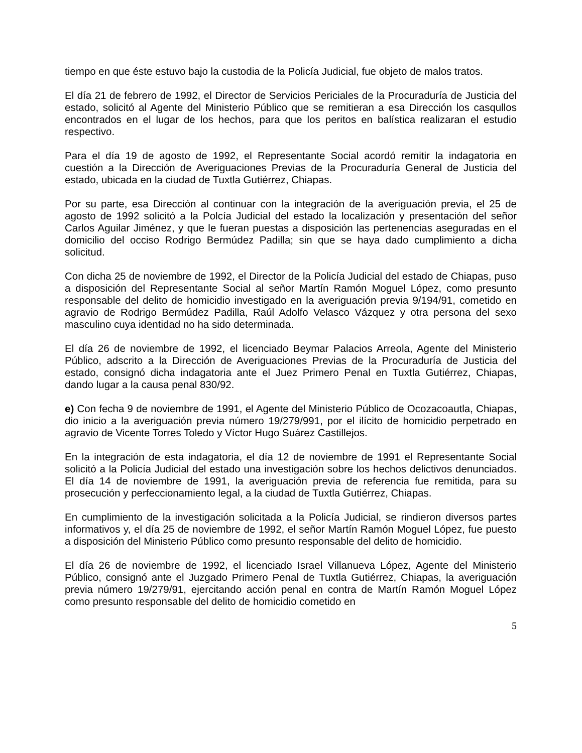tiempo en que éste estuvo bajo la custodia de la Policía Judicial, fue objeto de malos tratos.
El día 21 de febrero de 1992, el Director de Servicios Periciales de la Procuraduría de Justicia del estado, solicitó al Agente del Ministerio Público que se remitieran a esa Dirección los casqullos encontrados en el lugar de los hechos, para que los peritos en balística realizaran el estudio respectivo.
Para el día 19 de agosto de 1992, el Representante Social acordó remitir la indagatoria en cuestión a la Dirección de Averiguaciones Previas de la Procuraduría General de Justicia del estado, ubicada en la ciudad de Tuxtla Gutiérrez, Chiapas.
Por su parte, esa Dirección al continuar con la integración de la averiguación previa, el 25 de agosto de 1992 solicitó a la Polcía Judicial del estado la localización y presentación del señor Carlos Aguilar Jiménez, y que le fueran puestas a disposición las pertenencias aseguradas en el domicilio del occiso Rodrigo Bermúdez Padilla; sin que se haya dado cumplimiento a dicha solicitud.
Con dicha 25 de noviembre de 1992, el Director de la Policía Judicial del estado de Chiapas, puso a disposición del Representante Social al señor Martín Ramón Moguel López, como presunto responsable del delito de homicidio investigado en la averiguación previa 9/194/91, cometido en agravio de Rodrigo Bermúdez Padilla, Raúl Adolfo Velasco Vázquez y otra persona del sexo masculino cuya identidad no ha sido determinada.
El día 26 de noviembre de 1992, el licenciado Beymar Palacios Arreola, Agente del Ministerio Público, adscrito a la Dirección de Averiguaciones Previas de la Procuraduría de Justicia del estado, consignó dicha indagatoria ante el Juez Primero Penal en Tuxtla Gutiérrez, Chiapas, dando lugar a la causa penal 830/92.
e) Con fecha 9 de noviembre de 1991, el Agente del Ministerio Público de Ocozacoautla, Chiapas, dio inicio a la averiguación previa número 19/279/991, por el ilícito de homicidio perpetrado en agravio de Vicente Torres Toledo y Víctor Hugo Suárez Castillejos.
En la integración de esta indagatoria, el día 12 de noviembre de 1991 el Representante Social solicitó a la Policía Judicial del estado una investigación sobre los hechos delictivos denunciados. El día 14 de noviembre de 1991, la averiguación previa de referencia fue remitida, para su prosecución y perfeccionamiento legal, a la ciudad de Tuxtla Gutiérrez, Chiapas.
En cumplimiento de la investigación solicitada a la Policía Judicial, se rindieron diversos partes informativos y, el día 25 de noviembre de 1992, el señor Martín Ramón Moguel López, fue puesto a disposición del Ministerio Público como presunto responsable del delito de homicidio.
El día 26 de noviembre de 1992, el licenciado Israel Villanueva López, Agente del Ministerio Público, consignó ante el Juzgado Primero Penal de Tuxtla Gutiérrez, Chiapas, la averiguación previa número 19/279/91, ejercitando acción penal en contra de Martín Ramón Moguel López como presunto responsable del delito de homicidio cometido en
5